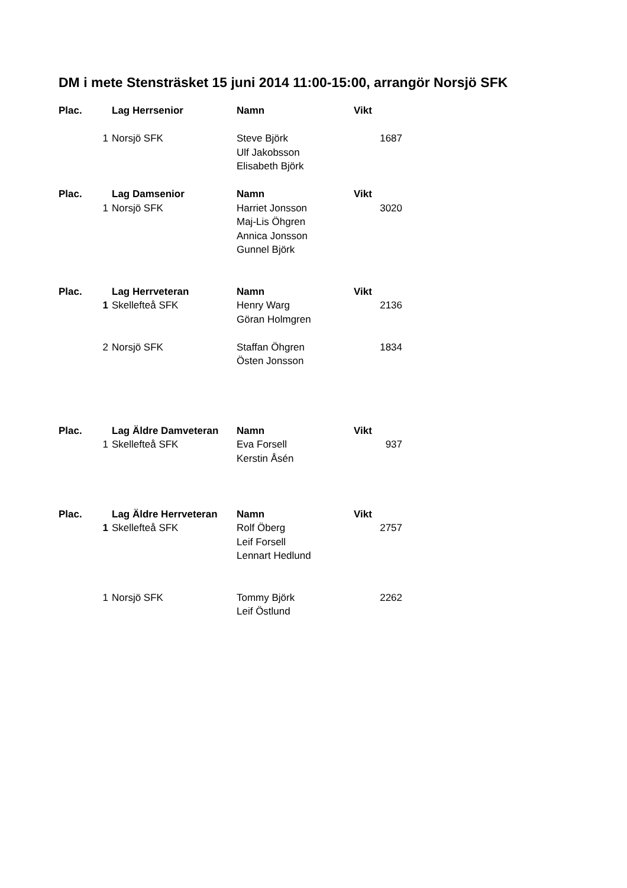DM i mete Stensträsket 15 juni 2014 11:00-15:00, arrangör Norsjö SFK
| Plac. | | Lag Herrsenior | Namn | Vikt |
| | 1 | Norsjö SFK | Steve Björk | 1687 |
| | | | Ulf Jakobsson | |
| | | | Elisabeth Björk | |
| Plac. | | Lag Damsenior | Namn | Vikt |
| | 1 | Norsjö SFK | Harriet Jonsson | 3020 |
| | | | Maj-Lis Öhgren | |
| | | | Annica Jonsson | |
| | | | Gunnel Björk | |
| Plac. | | Lag Herrveteran | Namn | Vikt |
| | 1 | Skellefteå SFK | Henry Warg | 2136 |
| | | | Göran Holmgren | |
| | 2 | Norsjö SFK | Staffan Öhgren | 1834 |
| | | | Östen Jonsson | |
| Plac. | | Lag Äldre Damveteran | Namn | Vikt |
| | 1 | Skellefteå SFK | Eva Forsell | 937 |
| | | | Kerstin Åsén | |
| Plac. | | Lag Äldre Herrveteran | Namn | Vikt |
| | 1 | Skellefteå SFK | Rolf Öberg | 2757 |
| | | | Leif Forsell | |
| | | | Lennart Hedlund | |
| | 1 | Norsjö SFK | Tommy Björk | 2262 |
| | | | Leif Östlund | |